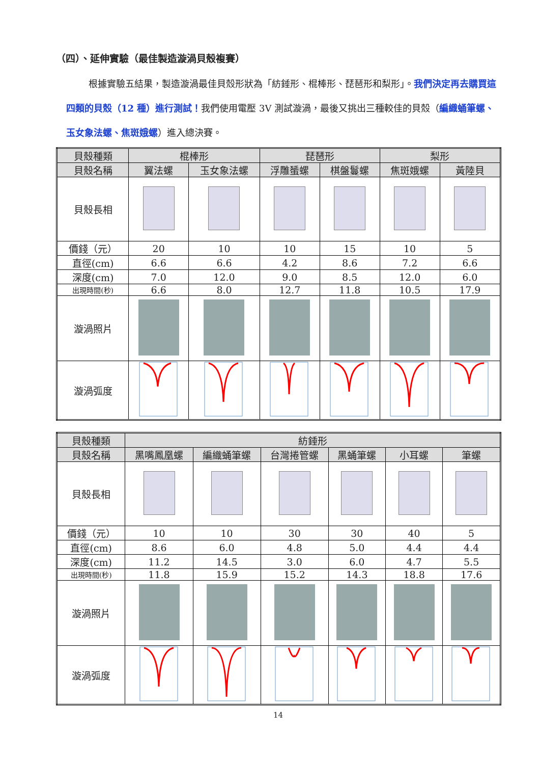（四）、延伸實驗（最佳製造漩渦貝殼複賽）
根據實驗五結果，製造漩渦最佳貝殼形狀為「紡錘形、棍棒形、琵琶形和梨形」。我們決定再去購買這四類的貝殼（12 種）進行測試！我們使用電壓 3V 測試漩渦，最後又挑出三種較佳的貝殼（編織蛹筆螺、玉女象法螺、焦斑娥螺）進入總決賽。
| 貝殼種類 | 棍棒形 | | 琵琶形 | | 梨形 | |
| --- | --- | --- | --- | --- | --- | --- |
| 貝殼名稱 | 翼法螺 | 玉女象法螺 | 浮雕蜑螺 | 棋盤鬘螺 | 焦斑娥螺 | 黃陸貝 |
| 貝殼長相 | | | | | | |
| 價錢（元） | 20 | 10 | 10 | 15 | 10 | 5 |
| 直徑(cm) | 6.6 | 6.6 | 4.2 | 8.6 | 7.2 | 6.6 |
| 深度(cm) | 7.0 | 12.0 | 9.0 | 8.5 | 12.0 | 6.0 |
| 出現時間(秒) | 6.6 | 8.0 | 12.7 | 11.8 | 10.5 | 17.9 |
| 漩渦照片 | | | | | | |
| 漩渦弧度 | | | | | | |
| 貝殼種類 | 紡錘形 | | | | | |
| --- | --- | --- | --- | --- | --- | --- |
| 貝殼名稱 | 黑嘴鳳凰螺 | 編織蛹筆螺 | 台灣捲管螺 | 黑蛹筆螺 | 小耳螺 | 筆螺 |
| 貝殼長相 | | | | | | |
| 價錢（元） | 10 | 10 | 30 | 30 | 40 | 5 |
| 直徑(cm) | 8.6 | 6.0 | 4.8 | 5.0 | 4.4 | 4.4 |
| 深度(cm) | 11.2 | 14.5 | 3.0 | 6.0 | 4.7 | 5.5 |
| 出現時間(秒) | 11.8 | 15.9 | 15.2 | 14.3 | 18.8 | 17.6 |
| 漩渦照片 | | | | | | |
| 漩渦弧度 | | | | | | |
14